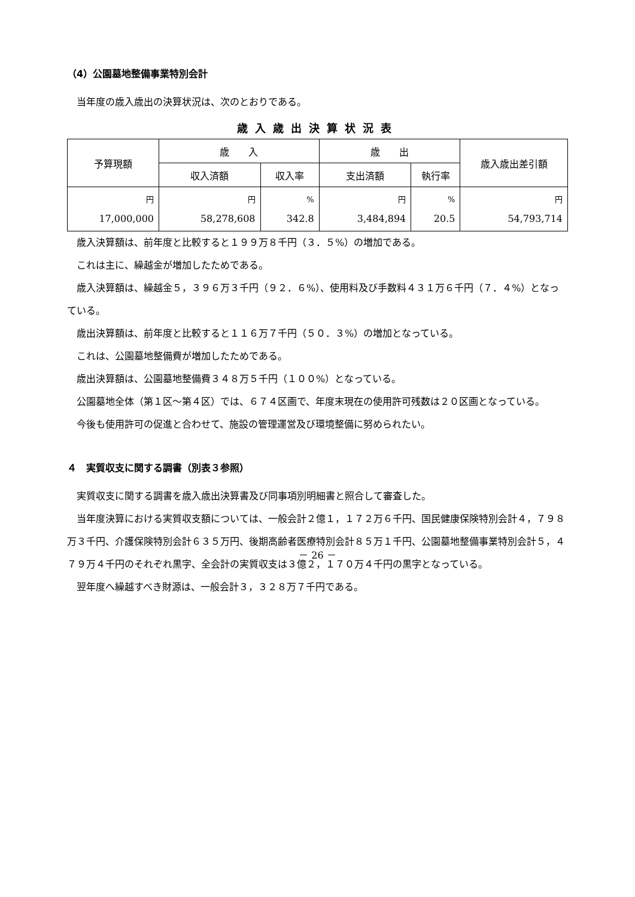（4）公園墓地整備事業特別会計
当年度の歳入歳出の決算状況は、次のとおりである。
歳入歳出決算状況表
| 予算現額 | 歳 入 | | 歳 出 | | 歳入歳出差引額 |
| --- | --- | --- | --- | --- | --- |
| | 収入済額 | 収入率 | 支出済額 | 執行率 | |
| 円 17,000,000 | 円 58,278,608 | % 342.8 | 円 3,484,894 | % 20.5 | 円 54,793,714 |
歳入決算額は、前年度と比較すると１９９万８千円（３．５%）の増加である。
これは主に、繰越金が増加したためである。
歳入決算額は、繰越金５，３９６万３千円（９２．６%）、使用料及び手数料４３１万６千円（７．４%）となっている。
歳出決算額は、前年度と比較すると１１６万７千円（５０．３%）の増加となっている。
これは、公園墓地整備費が増加したためである。
歳出決算額は、公園墓地整備費３４８万５千円（１００%）となっている。
公園墓地全体（第１区～第４区）では、６７４区画で、年度末現在の使用許可残数は２０区画となっている。
今後も使用許可の促進と合わせて、施設の管理運営及び環境整備に努められたい。
４　実質収支に関する調書（別表３参照）
実質収支に関する調書を歳入歳出決算書及び同事項別明細書と照合して審査した。
当年度決算における実質収支額については、一般会計２億１，１７２万６千円、国民健康保険特別会計４，７９８万３千円、介護保険特別会計６３５万円、後期高齢者医療特別会計８５万１千円、公園墓地整備事業特別会計５，４７９万４千円のそれぞれ黒字、全会計の実質収支は３億２，１７０万４千円の黒字となっている。
翌年度へ繰越すべき財源は、一般会計３，３２８万７千円である。
－ 26 －